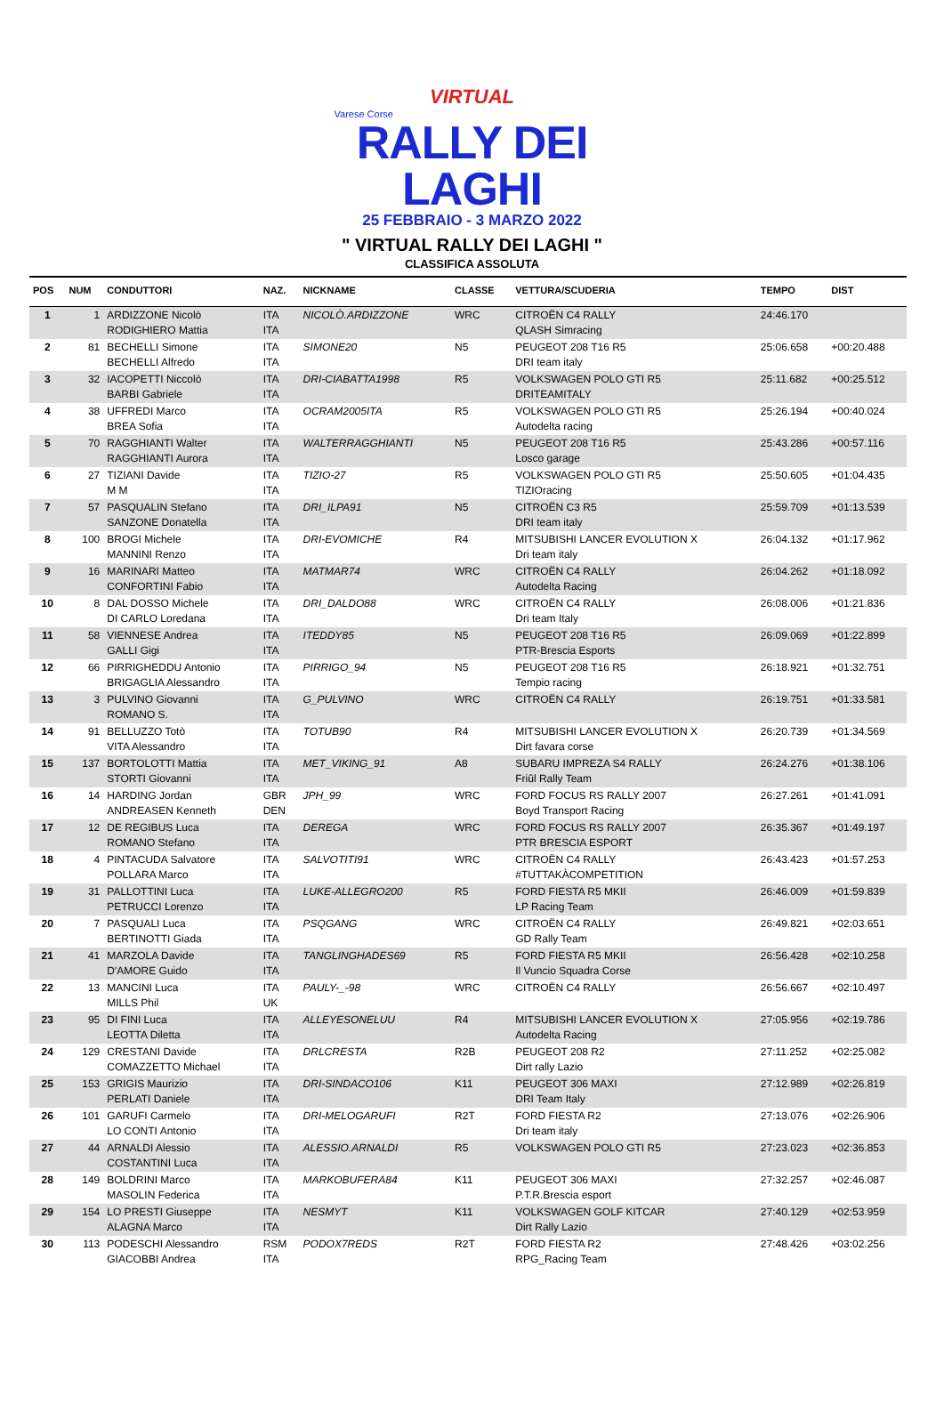VIRTUAL
Varese Corse
RALLY DEI LAGHI
25 FEBBRAIO - 3 MARZO 2022
" VIRTUAL RALLY DEI LAGHI "
CLASSIFICA ASSOLUTA
| POS | NUM | CONDUTTORI | NAZ. | NICKNAME | CLASSE | VETTURA/SCUDERIA | TEMPO | DIST |
| --- | --- | --- | --- | --- | --- | --- | --- | --- |
| 1 | 1 | ARDIZZONE Nicolò RODIGHIERO Mattia | ITA ITA | NICOLÒ.ARDIZZONE | WRC | CITROËN C4 RALLY QLASH Simracing | 24:46.170 | |
| 2 | 81 | BECHELLI Simone BECHELLI Alfredo | ITA ITA | SIMONE20 | N5 | PEUGEOT 208 T16 R5 DRI team italy | 25:06.658 | +00:20.488 |
| 3 | 32 | IACOPETTI Niccolò BARBI Gabriele | ITA ITA | DRI-CIABATTA1998 | R5 | VOLKSWAGEN POLO GTI R5 DRITEAMITALY | 25:11.682 | +00:25.512 |
| 4 | 38 | UFFREDI Marco BREA Sofia | ITA ITA | OCRAM2005ITA | R5 | VOLKSWAGEN POLO GTI R5 Autodelta racing | 25:26.194 | +00:40.024 |
| 5 | 70 | RAGGHIANTI Walter RAGGHIANTI Aurora | ITA ITA | WALTERRAGGHIANTI | N5 | PEUGEOT 208 T16 R5 Losco garage | 25:43.286 | +00:57.116 |
| 6 | 27 | TIZIANI Davide M M | ITA ITA | TIZIO-27 | R5 | VOLKSWAGEN POLO GTI R5 TIZIOracing | 25:50.605 | +01:04.435 |
| 7 | 57 | PASQUALIN Stefano SANZONE Donatella | ITA ITA | DRI_ILPA91 | N5 | CITROËN C3 R5 DRI team italy | 25:59.709 | +01:13.539 |
| 8 | 100 | BROGI Michele MANNINI Renzo | ITA ITA | DRI-EVOMICHE | R4 | MITSUBISHI LANCER EVOLUTION X Dri team italy | 26:04.132 | +01:17.962 |
| 9 | 16 | MARINARI Matteo CONFORTINI Fabio | ITA ITA | MATMAR74 | WRC | CITROËN C4 RALLY Autodelta Racing | 26:04.262 | +01:18.092 |
| 10 | 8 | DAL DOSSO Michele DI CARLO Loredana | ITA ITA | DRI_DALDO88 | WRC | CITROËN C4 RALLY Dri team Italy | 26:08.006 | +01:21.836 |
| 11 | 58 | VIENNESE Andrea GALLI Gigi | ITA ITA | ITEDDY85 | N5 | PEUGEOT 208 T16 R5 PTR-Brescia Esports | 26:09.069 | +01:22.899 |
| 12 | 66 | PIRRIGHEDDU Antonio BRIGAGLIA Alessandro | ITA ITA | PIRRIGO_94 | N5 | PEUGEOT 208 T16 R5 Tempio racing | 26:18.921 | +01:32.751 |
| 13 | 3 | PULVINO Giovanni ROMANO S. | ITA ITA | G_PULVINO | WRC | CITROËN C4 RALLY | 26:19.751 | +01:33.581 |
| 14 | 91 | BELLUZZO Totò VITA Alessandro | ITA ITA | TOTUB90 | R4 | MITSUBISHI LANCER EVOLUTION X Dirt favara corse | 26:20.739 | +01:34.569 |
| 15 | 137 | BORTOLOTTI Mattia STORTI Giovanni | ITA ITA | MET_VIKING_91 | A8 | SUBARU IMPREZA S4 RALLY Friûl Rally Team | 26:24.276 | +01:38.106 |
| 16 | 14 | HARDING Jordan ANDREASEN Kenneth | GBR DEN | JPH_99 | WRC | FORD FOCUS RS RALLY 2007 Boyd Transport Racing | 26:27.261 | +01:41.091 |
| 17 | 12 | DE REGIBUS Luca ROMANO Stefano | ITA ITA | DEREGA | WRC | FORD FOCUS RS RALLY 2007 PTR BRESCIA ESPORT | 26:35.367 | +01:49.197 |
| 18 | 4 | PINTACUDA Salvatore POLLARA Marco | ITA ITA | SALVOTITI91 | WRC | CITROËN C4 RALLY #TUTTAKÀCOMPETITION | 26:43.423 | +01:57.253 |
| 19 | 31 | PALLOTTINI Luca PETRUCCI Lorenzo | ITA ITA | LUKE-ALLEGRO200 | R5 | FORD FIESTA R5 MKII LP Racing Team | 26:46.009 | +01:59.839 |
| 20 | 7 | PASQUALI Luca BERTINOTTI Giada | ITA ITA | PSQGANG | WRC | CITROËN C4 RALLY GD Rally Team | 26:49.821 | +02:03.651 |
| 21 | 41 | MARZOLA Davide D'AMORE Guido | ITA ITA | TANGLINGHADES69 | R5 | FORD FIESTA R5 MKII Il Vuncio Squadra Corse | 26:56.428 | +02:10.258 |
| 22 | 13 | MANCINI Luca MILLS Phil | ITA UK | PAULY-_-98 | WRC | CITROËN C4 RALLY | 26:56.667 | +02:10.497 |
| 23 | 95 | DI FINI Luca LEOTTA Diletta | ITA ITA | ALLEYESONELUU | R4 | MITSUBISHI LANCER EVOLUTION X Autodelta Racing | 27:05.956 | +02:19.786 |
| 24 | 129 | CRESTANI Davide COMAZZETTO Michael | ITA ITA | DRLCRESTA | R2B | PEUGEOT 208 R2 Dirt rally Lazio | 27:11.252 | +02:25.082 |
| 25 | 153 | GRIGIS Maurizio PERLATI Daniele | ITA ITA | DRI-SINDACO106 | K11 | PEUGEOT 306 MAXI DRI Team Italy | 27:12.989 | +02:26.819 |
| 26 | 101 | GARUFI Carmelo LO CONTI Antonio | ITA ITA | DRI-MELOGARUFI | R2T | FORD FIESTA R2 Dri team italy | 27:13.076 | +02:26.906 |
| 27 | 44 | ARNALDI Alessio COSTANTINI Luca | ITA ITA | ALESSIO.ARNALDI | R5 | VOLKSWAGEN POLO GTI R5 | 27:23.023 | +02:36.853 |
| 28 | 149 | BOLDRINI Marco MASOLIN Federica | ITA ITA | MARKOBUFERA84 | K11 | PEUGEOT 306 MAXI P.T.R.Brescia esport | 27:32.257 | +02:46.087 |
| 29 | 154 | LO PRESTI Giuseppe ALAGNA Marco | ITA ITA | NESMYT | K11 | VOLKSWAGEN GOLF KITCAR Dirt Rally Lazio | 27:40.129 | +02:53.959 |
| 30 | 113 | PODESCHI Alessandro GIACOBBI Andrea | RSM ITA | PODOX7REDS | R2T | FORD FIESTA R2 RPG_Racing Team | 27:48.426 | +03:02.256 |